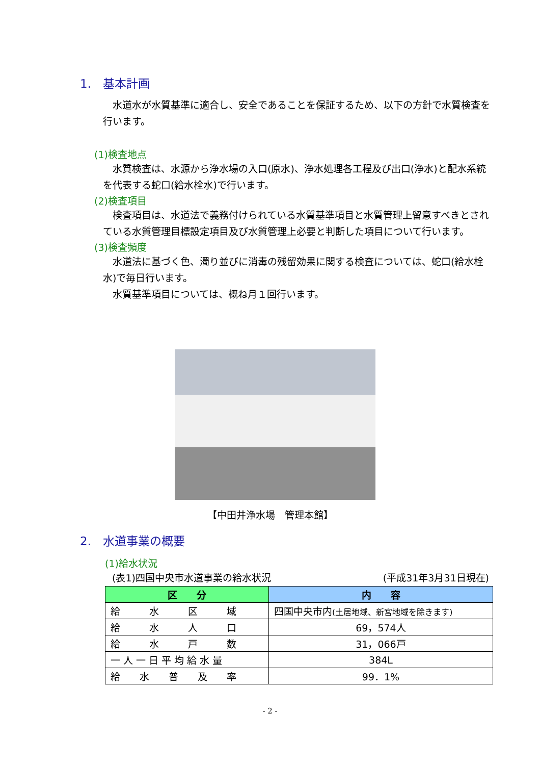1.　基本計画
　水道水が水質基準に適合し、安全であることを保証するため、以下の方針で水質検査を行います。
(1)検査地点
　水質検査は、水源から浄水場の入口(原水)、浄水処理各工程及び出口(浄水)と配水系統を代表する蛇口(給水栓水)で行います。
(2)検査項目
　検査項目は、水道法で義務付けられている水質基準項目と水質管理上留意すべきとされている水質管理目標設定項目及び水質管理上必要と判断した項目について行います。
(3)検査頻度
　水道法に基づく色、濁り並びに消毒の残留効果に関する検査については、蛇口(給水栓水)で毎日行います。
　水質基準項目については、概ね月１回行います。
【中田井浄水場　管理本館】
2.　水道事業の概要
(1)給水状況
(表1)四国中央市水道事業の給水状況 (平成31年3月31日現在)
| 区 分 | 内 容 |
| --- | --- |
| 給 水 区 域 | 四国中央市内 (土居地域、新宮地域を除きます) |
| 給 水 人 口 | 69，574人 |
| 給 水 戸 数 | 31，066戸 |
| 一 人 一 日 平 均 給 水 量 | 384L |
| 給 水 普 及 率 | 99．1% |
- 2 -